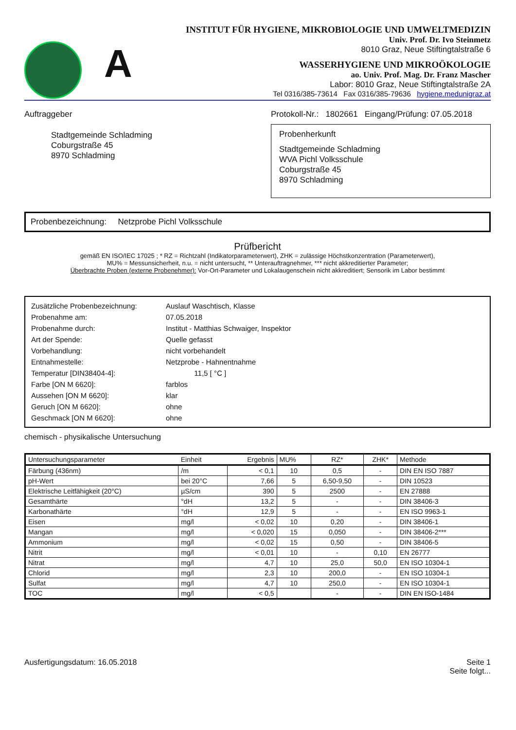A
INSTITUT FÜR HYGIENE, MIKROBIOLOGIE UND UMWELTMEDIZIN
Univ. Prof. Dr. Ivo Steinmetz
8010 Graz, Neue Stiftingtalstraße 6
WASSERHYGIENE UND MIKROÖKOLOGIE
ao. Univ. Prof. Mag. Dr. Franz Mascher
Labor: 8010 Graz, Neue Stiftingtalstraße 2A
Tel 0316/385-73614 Fax 0316/385-79636 hygiene.medunigraz.at
Auftraggeber
Stadtgemeinde Schladming
Coburgstraße 45
8970 Schladming
Protokoll-Nr.: 1802661 Eingang/Prüfung: 07.05.2018
Probenherkunft
Stadtgemeinde Schladming
WVA Pichl Volksschule
Coburgstraße 45
8970 Schladming
Probenbezeichnung: Netzprobe Pichl Volksschule
Prüfbericht
gemäß EN ISO/IEC 17025 ; * RZ = Richtzahl (Indikatorparameterwert), ZHK = zulässige Höchstkonzentration (Parameterwert),
MU% = Messunsicherheit, n.u. = nicht untersucht, ** Unterauftragnehmer, *** nicht akkreditierter Parameter;
Überbrachte Proben (externe Probenehmer): Vor-Ort-Parameter und Lokalaugenschein nicht akkreditiert; Sensorik im Labor bestimmt
| Zusätzliche Probenbezeichnung: | Auslauf Waschtisch, Klasse |
| Probenahme am: | 07.05.2018 |
| Probenahme durch: | Institut - Matthias Schwaiger, Inspektor |
| Art der Spende: | Quelle gefasst |
| Vorbehandlung: | nicht vorbehandelt |
| Entnahmestelle: | Netzprobe - Hahnentnahme |
| Temperatur [DIN38404-4]: | 11,5 [ °C ] |
| Farbe [ON M 6620]: | farblos |
| Aussehen [ON M 6620]: | klar |
| Geruch [ON M 6620]: | ohne |
| Geschmack [ON M 6620]: | ohne |
chemisch - physikalische Untersuchung
| Untersuchungsparameter | Einheit | Ergebnis | MU% | RZ* | ZHK* | Methode |
| --- | --- | --- | --- | --- | --- | --- |
| Färbung (436nm) | /m | < 0,1 | 10 | 0,5 | - | DIN EN ISO 7887 |
| pH-Wert | bei 20°C | 7,66 | 5 | 6,50-9,50 | - | DIN 10523 |
| Elektrische Leitfähigkeit (20°C) | µS/cm | 390 | 5 | 2500 | - | EN 27888 |
| Gesamthärte | °dH | 13,2 | 5 | - | - | DIN 38406-3 |
| Karbonathärte | °dH | 12,9 | 5 | - | - | EN ISO 9963-1 |
| Eisen | mg/l | < 0,02 | 10 | 0,20 | - | DIN 38406-1 |
| Mangan | mg/l | < 0,020 | 15 | 0,050 | - | DIN 38406-2*** |
| Ammonium | mg/l | < 0,02 | 15 | 0,50 | - | DIN 38406-5 |
| Nitrit | mg/l | < 0,01 | 10 | - | 0,10 | EN 26777 |
| Nitrat | mg/l | 4,7 | 10 | 25,0 | 50,0 | EN ISO 10304-1 |
| Chlorid | mg/l | 2,3 | 10 | 200,0 | - | EN ISO 10304-1 |
| Sulfat | mg/l | 4,7 | 10 | 250,0 | - | EN ISO 10304-1 |
| TOC | mg/l | < 0,5 | | - | - | DIN EN ISO-1484 |
Ausfertigungsdatum: 16.05.2018 Seite 1
Seite folgt...